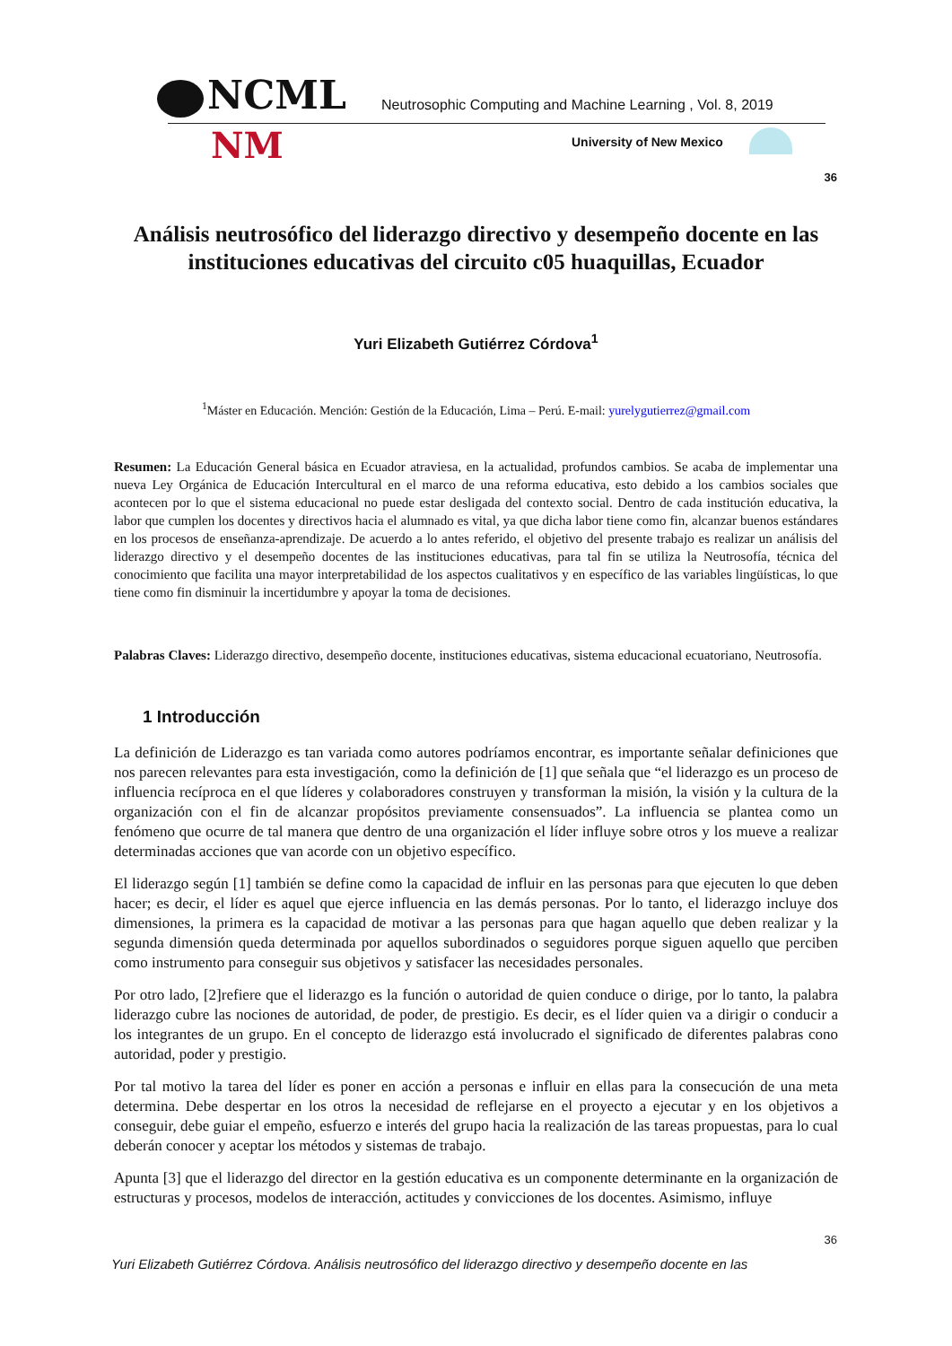NCML
Neutrosophic Computing and Machine Learning , Vol. 8, 2019
NM University of New Mexico
36
Análisis neutrosófico del liderazgo directivo y desempeño docente en las instituciones educativas del circuito c05 huaquillas, Ecuador
Yuri Elizabeth Gutiérrez Córdova<sup>1</sup>
<sup>1</sup> Máster en Educación. Mención: Gestión de la Educación, Lima – Perú. E-mail: yurelygutierrez@gmail.com
Resumen: La Educación General básica en Ecuador atraviesa, en la actualidad, profundos cambios. Se acaba de implementar una nueva Ley Orgánica de Educación Intercultural en el marco de una reforma educativa, esto debido a los cambios sociales que acontecen por lo que el sistema educacional no puede estar desligada del contexto social. Dentro de cada institución educativa, la labor que cumplen los docentes y directivos hacia el alumnado es vital, ya que dicha labor tiene como fin, alcanzar buenos estándares en los procesos de enseñanza-aprendizaje. De acuerdo a lo antes referido, el objetivo del presente trabajo es realizar un análisis del liderazgo directivo y el desempeño docentes de las instituciones educativas, para tal fin se utiliza la Neutrosofía, técnica del conocimiento que facilita una mayor interpretabilidad de los aspectos cualitativos y en específico de las variables lingüísticas, lo que tiene como fin disminuir la incertidumbre y apoyar la toma de decisiones.
Palabras Claves: Liderazgo directivo, desempeño docente, instituciones educativas, sistema educacional ecuatoriano, Neutrosofía.
1 Introducción
La definición de Liderazgo es tan variada como autores podríamos encontrar, es importante señalar definiciones que nos parecen relevantes para esta investigación, como la definición de [1] que señala que “el liderazgo es un proceso de influencia recíproca en el que líderes y colaboradores construyen y transforman la misión, la visión y la cultura de la organización con el fin de alcanzar propósitos previamente consensuados”. La influencia se plantea como un fenómeno que ocurre de tal manera que dentro de una organización el líder influye sobre otros y los mueve a realizar determinadas acciones que van acorde con un objetivo específico.
El liderazgo según [1] también se define como la capacidad de influir en las personas para que ejecuten lo que deben hacer; es decir, el líder es aquel que ejerce influencia en las demás personas. Por lo tanto, el liderazgo incluye dos dimensiones, la primera es la capacidad de motivar a las personas para que hagan aquello que deben realizar y la segunda dimensión queda determinada por aquellos subordinados o seguidores porque siguen aquello que perciben como instrumento para conseguir sus objetivos y satisfacer las necesidades personales.
Por otro lado, [2]refiere que el liderazgo es la función o autoridad de quien conduce o dirige, por lo tanto, la palabra liderazgo cubre las nociones de autoridad, de poder, de prestigio. Es decir, es el líder quien va a dirigir o conducir a los integrantes de un grupo. En el concepto de liderazgo está involucrado el significado de diferentes palabras cono autoridad, poder y prestigio.
Por tal motivo la tarea del líder es poner en acción a personas e influir en ellas para la consecución de una meta determina. Debe despertar en los otros la necesidad de reflejarse en el proyecto a ejecutar y en los objetivos a conseguir, debe guiar el empeño, esfuerzo e interés del grupo hacia la realización de las tareas propuestas, para lo cual deberán conocer y aceptar los métodos y sistemas de trabajo.
Apunta [3] que el liderazgo del director en la gestión educativa es un componente determinante en la organización de estructuras y procesos, modelos de interacción, actitudes y convicciones de los docentes. Asimismo, influye
36
Yuri Elizabeth Gutiérrez Córdova. Análisis neutrosófico del liderazgo directivo y desempeño docente en las